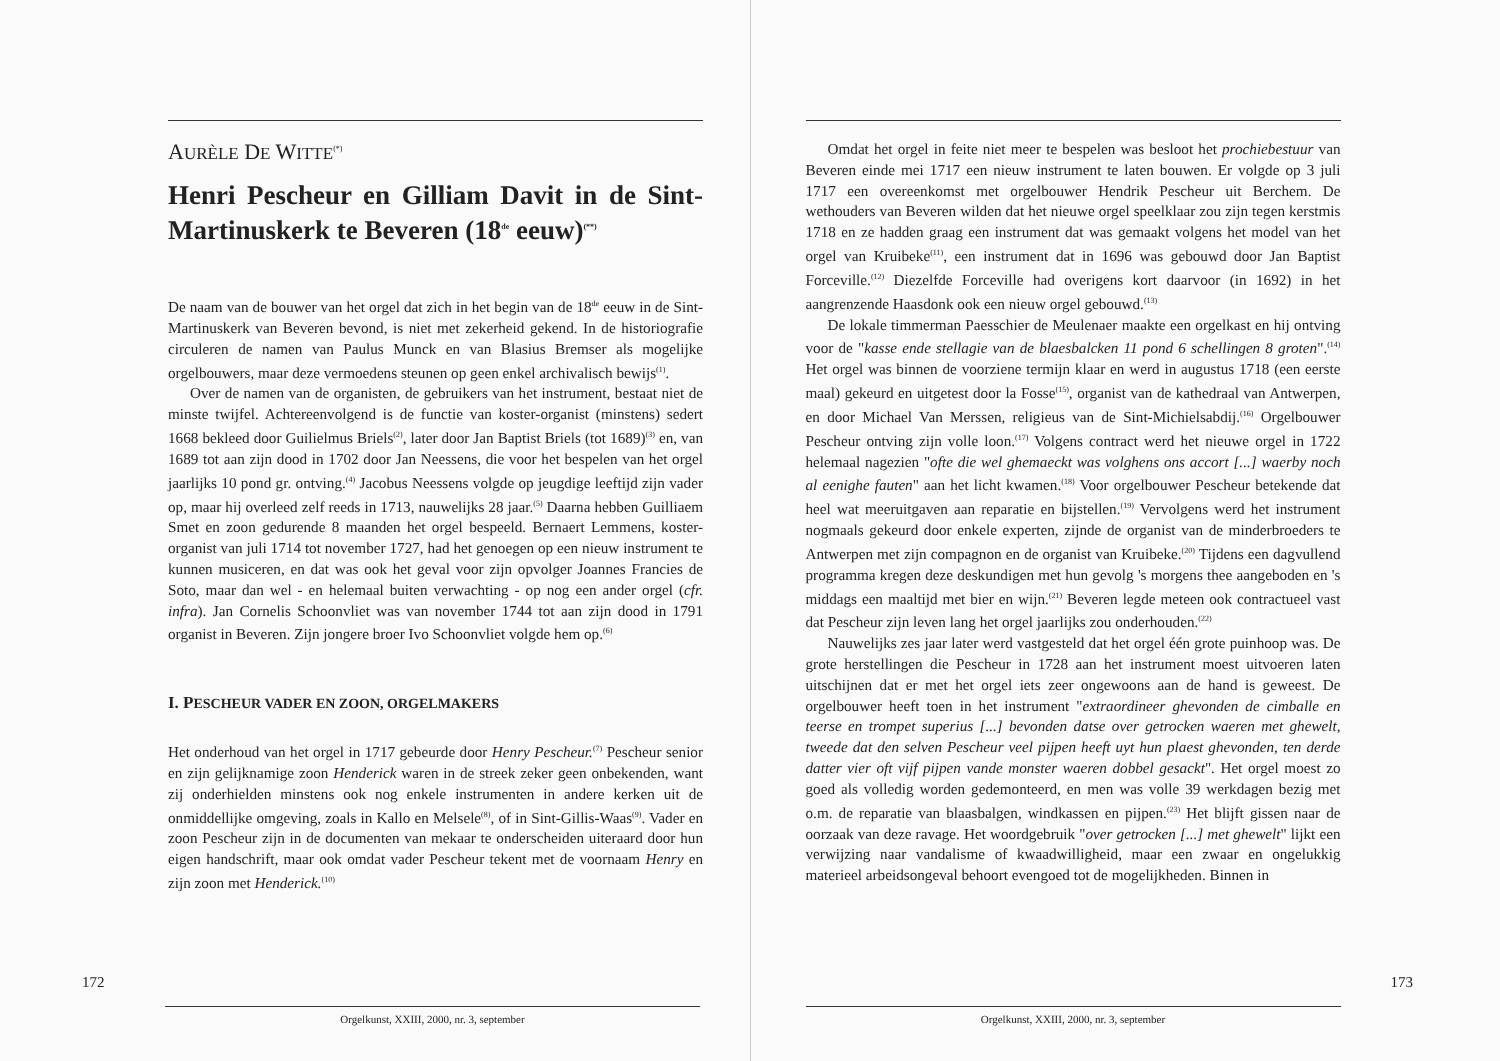AURÈLE DE WITTE<sup>(*)</sup>
Henri Pescheur en Gilliam Davit in de Sint-Martinuskerk te Beveren (18<sup>de</sup> eeuw)<sup>(**)</sup>
De naam van de bouwer van het orgel dat zich in het begin van de 18<sup>de</sup> eeuw in de Sint-Martinuskerk van Beveren bevond, is niet met zekerheid gekend. In de historiografie circuleren de namen van Paulus Munck en van Blasius Bremser als mogelijke orgelbouwers, maar deze vermoedens steunen op geen enkel archivalisch bewijs<sup>(1)</sup>.
Over de namen van de organisten, de gebruikers van het instrument, bestaat niet de minste twijfel. Achtereenvolgend is de functie van koster-organist (minstens) sedert 1668 bekleed door Guilielmus Briels<sup>(2)</sup>, later door Jan Baptist Briels (tot 1689)<sup>(3)</sup> en, van 1689 tot aan zijn dood in 1702 door Jan Neessens, die voor het bespelen van het orgel jaarlijks 10 pond gr. ontving.<sup>(4)</sup> Jacobus Neessens volgde op jeugdige leeftijd zijn vader op, maar hij overleed zelf reeds in 1713, nauwelijks 28 jaar.<sup>(5)</sup> Daarna hebben Guilliaem Smet en zoon gedurende 8 maanden het orgel bespeeld. Bernaert Lemmens, koster-organist van juli 1714 tot november 1727, had het genoegen op een nieuw instrument te kunnen musiceren, en dat was ook het geval voor zijn opvolger Joannes Francies de Soto, maar dan wel - en helemaal buiten verwachting - op nog een ander orgel (cfr. infra). Jan Cornelis Schoonvliet was van november 1744 tot aan zijn dood in 1791 organist in Beveren. Zijn jongere broer Ivo Schoonvliet volgde hem op.<sup>(6)</sup>
I. PESCHEUR VADER EN ZOON, ORGELMAKERS
Het onderhoud van het orgel in 1717 gebeurde door Henry Pescheur.<sup>(7)</sup> Pescheur senior en zijn gelijknamige zoon Henderick waren in de streek zeker geen onbekenden, want zij onderhielden minstens ook nog enkele instrumenten in andere kerken uit de onmiddellijke omgeving, zoals in Kallo en Melsele<sup>(8)</sup>, of in Sint-Gillis-Waas<sup>(9)</sup>. Vader en zoon Pescheur zijn in de documenten van mekaar te onderscheiden uiteraard door hun eigen handschrift, maar ook omdat vader Pescheur tekent met de voornaam Henry en zijn zoon met Henderick.<sup>(10)</sup>
172
Orgelkunst, XXIII, 2000, nr. 3, september
Omdat het orgel in feite niet meer te bespelen was besloot het prochiebestuur van Beveren einde mei 1717 een nieuw instrument te laten bouwen. Er volgde op 3 juli 1717 een overeenkomst met orgelbouwer Hendrik Pescheur uit Berchem. De wethouders van Beveren wilden dat het nieuwe orgel speelklaar zou zijn tegen kerstmis 1718 en ze hadden graag een instrument dat was gemaakt volgens het model van het orgel van Kruibeke<sup>(11)</sup>, een instrument dat in 1696 was gebouwd door Jan Baptist Forceville.<sup>(12)</sup> Diezelfde Forceville had overigens kort daarvoor (in 1692) in het aangrenzende Haasdonk ook een nieuw orgel gebouwd.<sup>(13)</sup>
De lokale timmerman Paesschier de Meulenaer maakte een orgelkast en hij ontving voor de "kasse ende stellagie van de blaesbalcken 11 pond 6 schellingen 8 groten".<sup>(14)</sup> Het orgel was binnen de voorziene termijn klaar en werd in augustus 1718 (een eerste maal) gekeurd en uitgetest door la Fosse<sup>(15)</sup>, organist van de kathedraal van Antwerpen, en door Michael Van Merssen, religieus van de Sint-Michielsabdij.<sup>(16)</sup> Orgelbouwer Pescheur ontving zijn volle loon.<sup>(17)</sup> Volgens contract werd het nieuwe orgel in 1722 helemaal nagezien "ofte die wel ghemaeckt was volghens ons accort [...] waerby noch al eenighe fauten" aan het licht kwamen.<sup>(18)</sup> Voor orgelbouwer Pescheur betekende dat heel wat meeruitgaven aan reparatie en bijstellen.<sup>(19)</sup> Vervolgens werd het instrument nogmaals gekeurd door enkele experten, zijnde de organist van de minderbroeders te Antwerpen met zijn compagnon en de organist van Kruibeke.<sup>(20)</sup> Tijdens een dagvullend programma kregen deze deskundigen met hun gevolg 's morgens thee aangeboden en 's middags een maaltijd met bier en wijn.<sup>(21)</sup> Beveren legde meteen ook contractueel vast dat Pescheur zijn leven lang het orgel jaarlijks zou onderhouden.<sup>(22)</sup>
Nauwelijks zes jaar later werd vastgesteld dat het orgel één grote puinhoop was. De grote herstellingen die Pescheur in 1728 aan het instrument moest uitvoeren laten uitschijnen dat er met het orgel iets zeer ongewoons aan de hand is geweest. De orgelbouwer heeft toen in het instrument "extraordineer ghevonden de cimballe en teerse en trompet superius [...] bevonden datse over getrocken waeren met ghewelt, tweede dat den selven Pescheur veel pijpen heeft uyt hun plaest ghevonden, ten derde datter vier oft vijf pijpen vande monster waeren dobbel gesackt". Het orgel moest zo goed als volledig worden gedemonteerd, en men was volle 39 werkdagen bezig met o.m. de reparatie van blaasbalgen, windkassen en pijpen.<sup>(23)</sup> Het blijft gissen naar de oorzaak van deze ravage. Het woordgebruik "over getrocken [...] met ghewelt" lijkt een verwijzing naar vandalisme of kwaadwilligheid, maar een zwaar en ongelukkig materieel arbeidsongeval behoort evengoed tot de mogelijkheden. Binnen in
173
Orgelkunst, XXIII, 2000, nr. 3, september